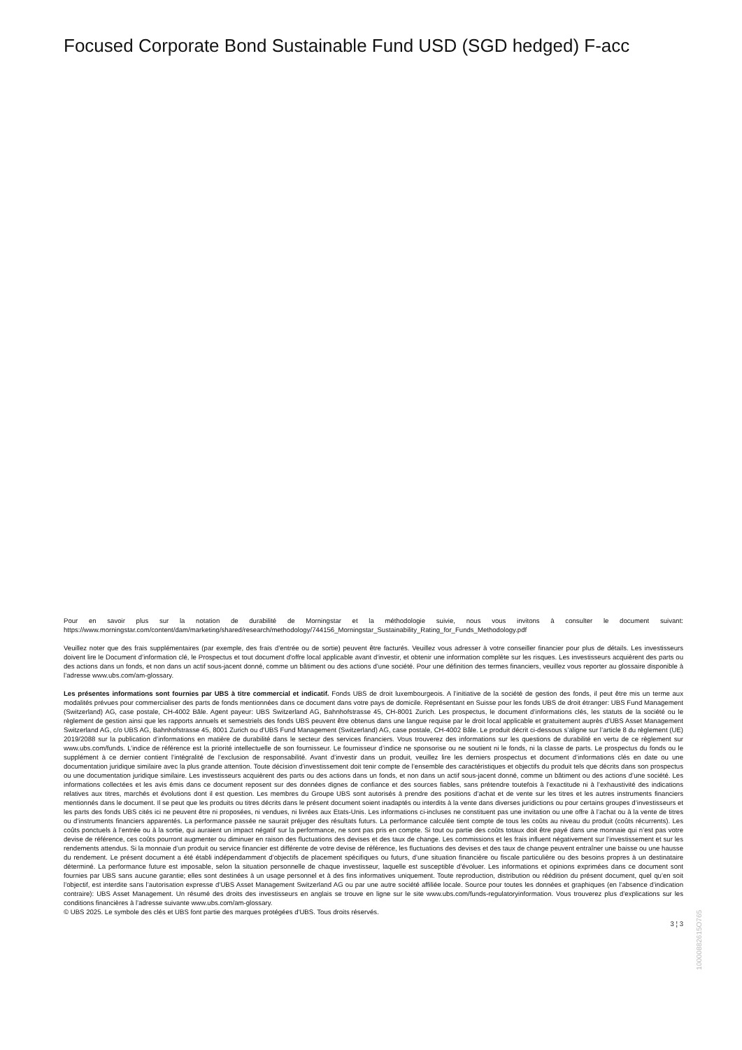Focused Corporate Bond Sustainable Fund USD (SGD hedged) F-acc
Pour en savoir plus sur la notation de durabilité de Morningstar et la méthodologie suivie, nous vous invitons à consulter le document suivant: https://www.morningstar.com/content/dam/marketing/shared/research/methodology/744156_Morningstar_Sustainability_Rating_for_Funds_Methodology.pdf
Veuillez noter que des frais supplémentaires (par exemple, des frais d’entrée ou de sortie) peuvent être facturés. Veuillez vous adresser à votre conseiller financier pour plus de détails. Les investisseurs doivent lire le Document d’information clé, le Prospectus et tout document d'offre local applicable avant d'investir, et obtenir une information complète sur les risques. Les investisseurs acquièrent des parts ou des actions dans un fonds, et non dans un actif sous-jacent donné, comme un bâtiment ou des actions d’une société. Pour une définition des termes financiers, veuillez vous reporter au glossaire disponible à l’adresse www.ubs.com/am-glossary.
Les présentes informations sont fournies par UBS à titre commercial et indicatif. Fonds UBS de droit luxembourgeois. A l’initiative de la société de gestion des fonds, il peut être mis un terme aux modalités prévues pour commercialiser des parts de fonds mentionnées dans ce document dans votre pays de domicile. Représentant en Suisse pour les fonds UBS de droit étranger: UBS Fund Management (Switzerland) AG, case postale, CH-4002 Bâle. Agent payeur: UBS Switzerland AG, Bahnhofstrasse 45, CH-8001 Zurich. Les prospectus, le document d’informations clés, les statuts de la société ou le règlement de gestion ainsi que les rapports annuels et semestriels des fonds UBS peuvent être obtenus dans une langue requise par le droit local applicable et gratuitement auprès d'UBS Asset Management Switzerland AG, c/o UBS AG, Bahnhofstrasse 45, 8001 Zurich ou d'UBS Fund Management (Switzerland) AG, case postale, CH-4002 Bâle. Le produit décrit ci-dessous s’aligne sur l’article 8 du règlement (UE) 2019/2088 sur la publication d’informations en matière de durabilité dans le secteur des services financiers. Vous trouverez des informations sur les questions de durabilité en vertu de ce règlement sur www.ubs.com/funds. L’indice de référence est la priorité intellectuelle de son fournisseur. Le fournisseur d’indice ne sponsorise ou ne soutient ni le fonds, ni la classe de parts. Le prospectus du fonds ou le supplément à ce dernier contient l’intégralité de l’exclusion de responsabilité. Avant d’investir dans un produit, veuillez lire les derniers prospectus et document d’informations clés en date ou une documentation juridique similaire avec la plus grande attention. Toute décision d’investissement doit tenir compte de l’ensemble des caractéristiques et objectifs du produit tels que décrits dans son prospectus ou une documentation juridique similaire. Les investisseurs acquièrent des parts ou des actions dans un fonds, et non dans un actif sous-jacent donné, comme un bâtiment ou des actions d’une société. Les informations collectées et les avis émis dans ce document reposent sur des données dignes de confiance et des sources fiables, sans prétendre toutefois à l’exactitude ni à l’exhaustivité des indications relatives aux titres, marchés et évolutions dont il est question. Les membres du Groupe UBS sont autorisés à prendre des positions d’achat et de vente sur les titres et les autres instruments financiers mentionnés dans le document. Il se peut que les produits ou titres décrits dans le présent document soient inadaptés ou interdits à la vente dans diverses juridictions ou pour certains groupes d’investisseurs et les parts des fonds UBS cités ici ne peuvent être ni proposées, ni vendues, ni livrées aux Etats-Unis. Les informations ci-incluses ne constituent pas une invitation ou une offre à l’achat ou à la vente de titres ou d’instruments financiers apparentés. La performance passée ne saurait préjuger des résultats futurs. La performance calculée tient compte de tous les coûts au niveau du produit (coûts récurrents). Les coûts ponctuels à l’entrée ou à la sortie, qui auraient un impact négatif sur la performance, ne sont pas pris en compte. Si tout ou partie des coûts totaux doit être payé dans une monnaie qui n’est pas votre devise de référence, ces coûts pourront augmenter ou diminuer en raison des fluctuations des devises et des taux de change. Les commissions et les frais influent négativement sur l’investissement et sur les rendements attendus. Si la monnaie d’un produit ou service financier est différente de votre devise de référence, les fluctuations des devises et des taux de change peuvent entraîner une baisse ou une hausse du rendement. Le présent document a été établi indépendamment d’objectifs de placement spécifiques ou futurs, d’une situation financière ou fiscale particulière ou des besoins propres à un destinataire déterminé. La performance future est imposable, selon la situation personnelle de chaque investisseur, laquelle est susceptible d’évoluer. Les informations et opinions exprimées dans ce document sont fournies par UBS sans aucune garantie; elles sont destinées à un usage personnel et à des fins informatives uniquement. Toute reproduction, distribution ou réédition du présent document, quel qu’en soit l’objectif, est interdite sans l’autorisation expresse d’UBS Asset Management Switzerland AG ou par une autre société affiliée locale. Source pour toutes les données et graphiques (en l’absence d’indication contraire): UBS Asset Management. Un résumé des droits des investisseurs en anglais se trouve en ligne sur le site www.ubs.com/funds-regulatoryinformation. Vous trouverez plus d’explications sur les conditions financières à l’adresse suivante www.ubs.com/am-glossary.
© UBS 2025. Le symbole des clés et UBS font partie des marques protégées d'UBS. Tous droits réservés.
3 ¦ 3
10000882615O765